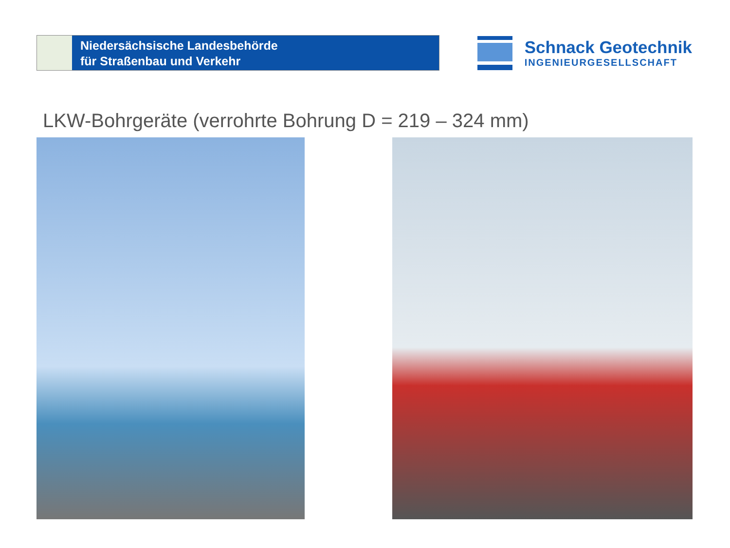Niedersächsische Landesbehörde
für Straßenbau und Verkehr
Schnack Geotechnik
INGENIEURGESELLSCHAFT
LKW-Bohrgeräte (verrohrte Bohrung D = 219 – 324 mm)